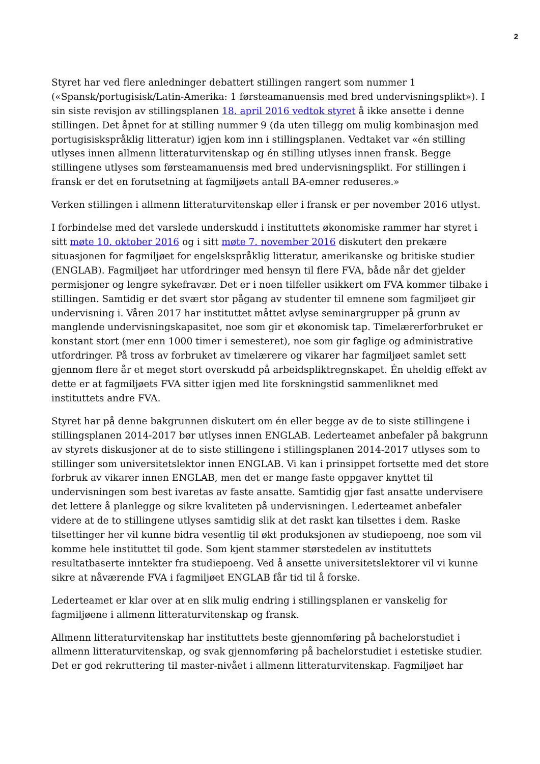2
Styret har ved flere anledninger debattert stillingen rangert som nummer 1 («Spansk/portugisisk/Latin-Amerika: 1 førsteamanuensis med bred undervisningsplikt»). I sin siste revisjon av stillingsplanen 18. april 2016 vedtok styret å ikke ansette i denne stillingen. Det åpnet for at stilling nummer 9 (da uten tillegg om mulig kombinasjon med portugisiskspråklig litteratur) igjen kom inn i stillingsplanen. Vedtaket var «én stilling utlyses innen allmenn litteraturvitenskap og én stilling utlyses innen fransk. Begge stillingene utlyses som førsteamanuensis med bred undervisningsplikt. For stillingen i fransk er det en forutsetning at fagmiljøets antall BA-emner reduseres.»
Verken stillingen i allmenn litteraturvitenskap eller i fransk er per november 2016 utlyst.
I forbindelse med det varslede underskudd i instituttets økonomiske rammer har styret i sitt møte 10. oktober 2016 og i sitt møte 7. november 2016 diskutert den prekære situasjonen for fagmiljøet for engelskspråklig litteratur, amerikanske og britiske studier (ENGLAB). Fagmiljøet har utfordringer med hensyn til flere FVA, både når det gjelder permisjoner og lengre sykefravær. Det er i noen tilfeller usikkert om FVA kommer tilbake i stillingen. Samtidig er det svært stor pågang av studenter til emnene som fagmiljøet gir undervisning i. Våren 2017 har instituttet måttet avlyse seminargrupper på grunn av manglende undervisningskapasitet, noe som gir et økonomisk tap. Timelærerforbruket er konstant stort (mer enn 1000 timer i semesteret), noe som gir faglige og administrative utfordringer. På tross av forbruket av timelærere og vikarer har fagmiljøet samlet sett gjennom flere år et meget stort overskudd på arbeidspliktregnskapet. Én uheldig effekt av dette er at fagmiljøets FVA sitter igjen med lite forskningstid sammenliknet med instituttets andre FVA.
Styret har på denne bakgrunnen diskutert om én eller begge av de to siste stillingene i stillingsplanen 2014-2017 bør utlyses innen ENGLAB. Lederteamet anbefaler på bakgrunn av styrets diskusjoner at de to siste stillingene i stillingsplanen 2014-2017 utlyses som to stillinger som universitetslektor innen ENGLAB. Vi kan i prinsippet fortsette med det store forbruk av vikarer innen ENGLAB, men det er mange faste oppgaver knyttet til undervisningen som best ivaretas av faste ansatte. Samtidig gjør fast ansatte undervisere det lettere å planlegge og sikre kvaliteten på undervisningen. Lederteamet anbefaler videre at de to stillingene utlyses samtidig slik at det raskt kan tilsettes i dem. Raske tilsettinger her vil kunne bidra vesentlig til økt produksjonen av studiepoeng, noe som vil komme hele instituttet til gode. Som kjent stammer størstedelen av instituttets resultatbaserte inntekter fra studiepoeng. Ved å ansette universitetslektorer vil vi kunne sikre at nåværende FVA i fagmiljøet ENGLAB får tid til å forske.
Lederteamet er klar over at en slik mulig endring i stillingsplanen er vanskelig for fagmiljøene i allmenn litteraturvitenskap og fransk.
Allmenn litteraturvitenskap har instituttets beste gjennomføring på bachelorstudiet i allmenn litteraturvitenskap, og svak gjennomføring på bachelorstudiet i estetiske studier. Det er god rekruttering til master-nivået i allmenn litteraturvitenskap. Fagmiljøet har